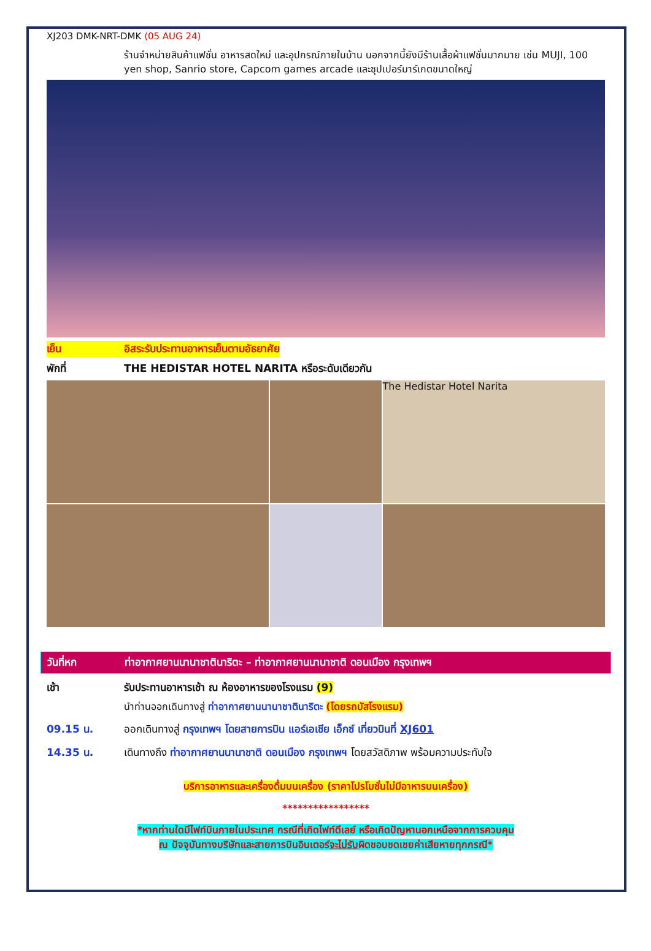XJ203 DMK-NRT-DMK (05 AUG 24)
ร้านจำหน่ายสินค้าแฟชั่น อาหารสดใหม่ และอุปกรณ์ภายในบ้าน นอกจากนี้ยังมีร้านเสื้อผ้าแฟชั่นมากมาย เช่น MUJI, 100 yen shop, Sanrio store, Capcom games arcade และซุปเปอร์มาร์เกตขนาดใหญ่
เย็น อิสระรับประทานอาหารเย็นตามอัธยาศัย
พักที่ THE HEDISTAR HOTEL NARITA หรือระดับเดียวกัน
The Hedistar Hotel Narita
วันที่หก ท่าอากาศยานนานาชาตินาริตะ – ท่าอากาศยานนานาชาติ ดอนเมือง กรุงเทพฯ
เช้า รับประทานอาหารเช้า ณ ห้องอาหารของโรงแรม (9)
นำท่านออกเดินทางสู่ ท่าอากาศยานนานาชาตินาริตะ (โดยรถบัสโรงแรม)
09.15 น. ออกเดินทางสู่ กรุงเทพฯ โดยสายการบิน แอร์เอเชีย เอ็กซ์ เที่ยวบินที่ XJ601
14.35 น. เดินทางถึง ท่าอากาศยานนานาชาติ ดอนเมือง กรุงเทพฯ โดยสวัสดิภาพ พร้อมความประทับใจ
บริการอาหารและเครื่องดื่มบนเครื่อง (ราคาโปรโมชั่นไม่มีอาหารบนเครื่อง)
*****************
*หากท่านใดมีไฟท์บินภายในประเทศ กรณีที่เกิดไฟท์ดีเลย์ หรือเกิดปัญหานอกเหนือจากการควบคุม
ณ ปัจจุบันทางบริษัทและสายการบินอินเตอร์จะไม่รับผิดชอบชดเชยค่าเสียหายทุกกรณี*